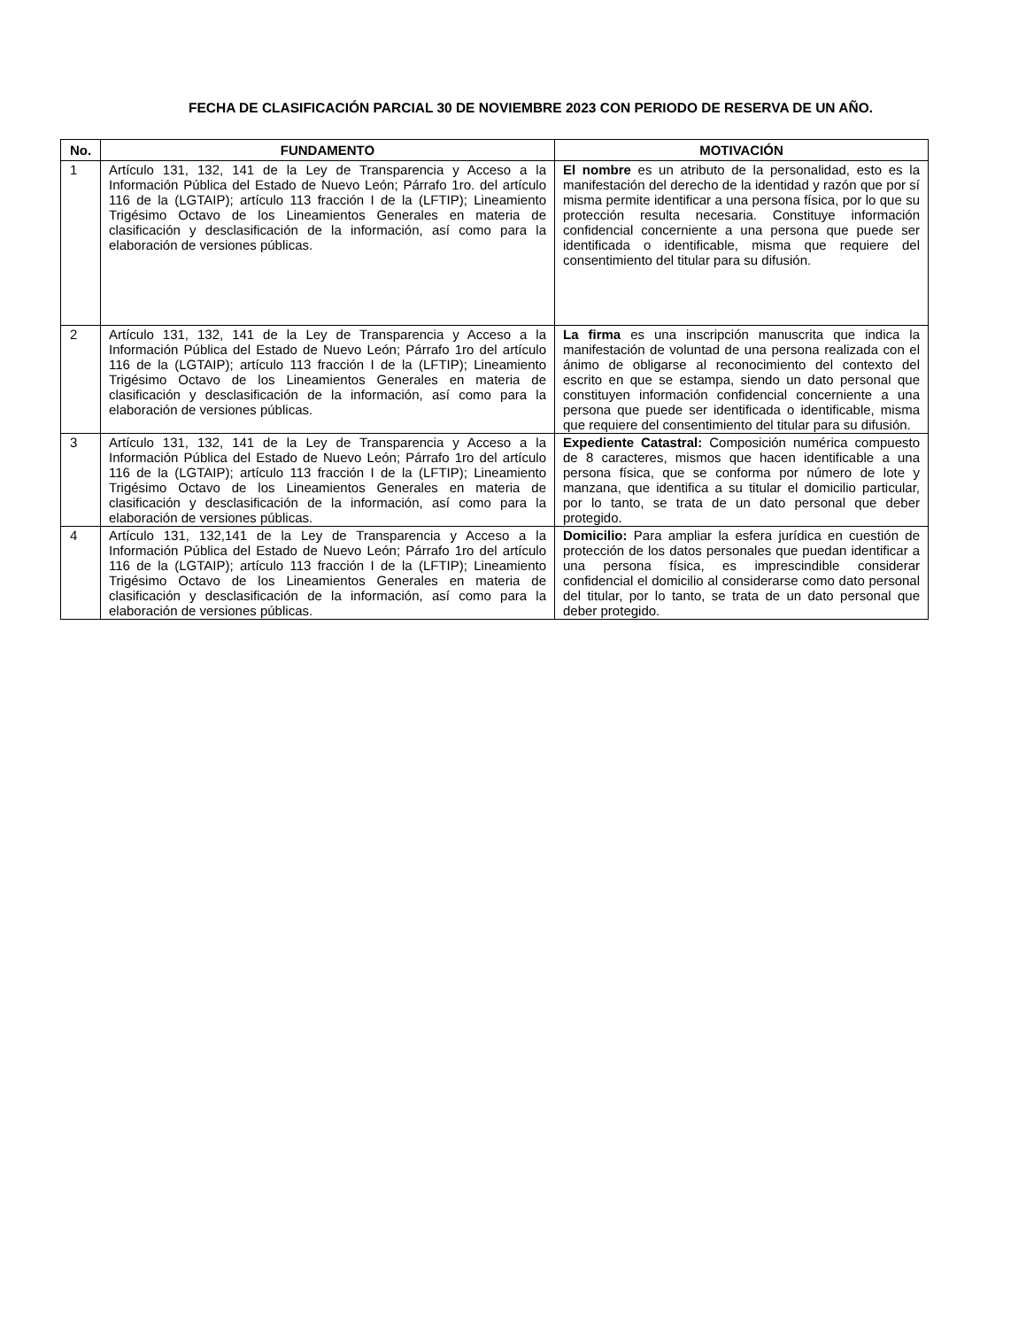FECHA DE CLASIFICACIÓN PARCIAL 30 DE NOVIEMBRE 2023 CON PERIODO DE RESERVA DE UN AÑO.
| No. | FUNDAMENTO | MOTIVACIÓN |
| --- | --- | --- |
| 1 | Artículo 131, 132, 141 de la Ley de Transparencia y Acceso a la Información Pública del Estado de Nuevo León; Párrafo 1ro. del artículo 116 de la (LGTAIP); artículo 113 fracción I de la (LFTIP); Lineamiento Trigésimo Octavo de los Lineamientos Generales en materia de clasificación y desclasificación de la información, así como para la elaboración de versiones públicas. | El nombre es un atributo de la personalidad, esto es la manifestación del derecho de la identidad y razón que por sí misma permite identificar a una persona física, por lo que su protección resulta necesaria. Constituye información confidencial concerniente a una persona que puede ser identificada o identificable, misma que requiere del consentimiento del titular para su difusión. |
| 2 | Artículo 131, 132, 141 de la Ley de Transparencia y Acceso a la Información Pública del Estado de Nuevo León; Párrafo 1ro del artículo 116 de la (LGTAIP); artículo 113 fracción I de la (LFTIP); Lineamiento Trigésimo Octavo de los Lineamientos Generales en materia de clasificación y desclasificación de la información, así como para la elaboración de versiones públicas. | La firma es una inscripción manuscrita que indica la manifestación de voluntad de una persona realizada con el ánimo de obligarse al reconocimiento del contexto del escrito en que se estampa, siendo un dato personal que constituyen información confidencial concerniente a una persona que puede ser identificada o identificable, misma que requiere del consentimiento del titular para su difusión. |
| 3 | Artículo 131, 132, 141 de la Ley de Transparencia y Acceso a la Información Pública del Estado de Nuevo León; Párrafo 1ro del artículo 116 de la (LGTAIP); artículo 113 fracción I de la (LFTIP); Lineamiento Trigésimo Octavo de los Lineamientos Generales en materia de clasificación y desclasificación de la información, así como para la elaboración de versiones públicas. | Expediente Catastral: Composición numérica compuesto de 8 caracteres, mismos que hacen identificable a una persona física, que se conforma por número de lote y manzana, que identifica a su titular el domicilio particular, por lo tanto, se trata de un dato personal que deber protegido. |
| 4 | Artículo 131, 132,141 de la Ley de Transparencia y Acceso a la Información Pública del Estado de Nuevo León; Párrafo 1ro del artículo 116 de la (LGTAIP); artículo 113 fracción I de la (LFTIP); Lineamiento Trigésimo Octavo de los Lineamientos Generales en materia de clasificación y desclasificación de la información, así como para la elaboración de versiones públicas. | Domicilio: Para ampliar la esfera jurídica en cuestión de protección de los datos personales que puedan identificar a una persona física, es imprescindible considerar confidencial el domicilio al considerarse como dato personal del titular, por lo tanto, se trata de un dato personal que deber protegido. |